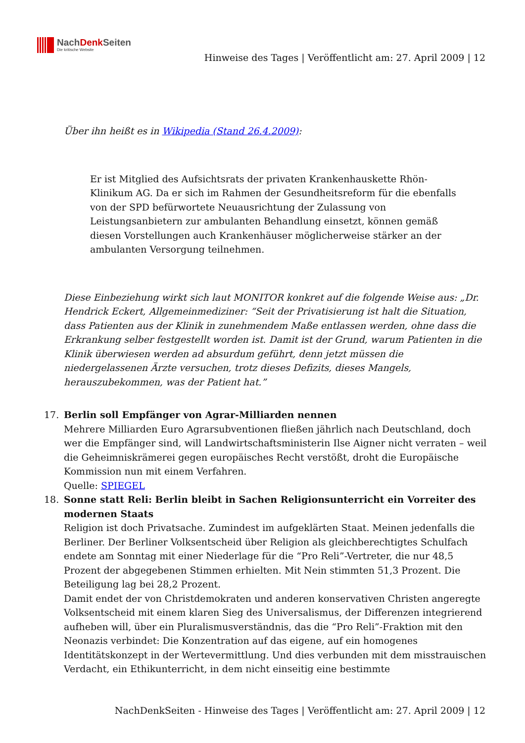NachDenk Seiten
Die kritische Website
Hinweise des Tages | Veröffentlicht am: 27. April 2009 | 12
Über ihn heißt es in Wikipedia (Stand 26.4.2009):
Er ist Mitglied des Aufsichtsrats der privaten Krankenhauskette Rhön-Klinikum AG. Da er sich im Rahmen der Gesundheitsreform für die ebenfalls von der SPD befürwortete Neuausrichtung der Zulassung von Leistungsanbietern zur ambulanten Behandlung einsetzt, können gemäß diesen Vorstellungen auch Krankenhäuser möglicherweise stärker an der ambulanten Versorgung teilnehmen.
Diese Einbeziehung wirkt sich laut MONITOR konkret auf die folgende Weise aus: „Dr. Hendrick Eckert, Allgemeinmediziner: “Seit der Privatisierung ist halt die Situation, dass Patienten aus der Klinik in zunehmendem Maße entlassen werden, ohne dass die Erkrankung selber festgestellt worden ist. Damit ist der Grund, warum Patienten in die Klinik überwiesen werden ad absurdum geführt, denn jetzt müssen die niedergelassenen Ärzte versuchen, trotz dieses Defizits, dieses Mangels, herauszubekommen, was der Patient hat.”
17. Berlin soll Empfänger von Agrar-Milliarden nennen
Mehrere Milliarden Euro Agrarsubventionen fließen jährlich nach Deutschland, doch wer die Empfänger sind, will Landwirtschaftsministerin Ilse Aigner nicht verraten – weil die Geheimniskrämerei gegen europäisches Recht verstößt, droht die Europäische Kommission nun mit einem Verfahren.
Quelle: SPIEGEL
18. Sonne statt Reli: Berlin bleibt in Sachen Religionsunterricht ein Vorreiter des modernen Staats
Religion ist doch Privatsache. Zumindest im aufgeklärten Staat. Meinen jedenfalls die Berliner. Der Berliner Volksentscheid über Religion als gleichberechtigtes Schulfach endete am Sonntag mit einer Niederlage für die “Pro Reli”-Vertreter, die nur 48,5 Prozent der abgegebenen Stimmen erhielten. Mit Nein stimmten 51,3 Prozent. Die Beteiligung lag bei 28,2 Prozent.
Damit endet der von Christdemokraten und anderen konservativen Christen angeregte Volksentscheid mit einem klaren Sieg des Universalismus, der Differenzen integrierend aufheben will, über ein Pluralismusverständnis, das die “Pro Reli”-Fraktion mit den Neonazis verbindet: Die Konzentration auf das eigene, auf ein homogenes Identitätskonzept in der Wertevermittlung. Und dies verbunden mit dem misstrauischen Verdacht, ein Ethikunterricht, in dem nicht einseitig eine bestimmte
NachDenkSeiten - Hinweise des Tages | Veröffentlicht am: 27. April 2009 | 12